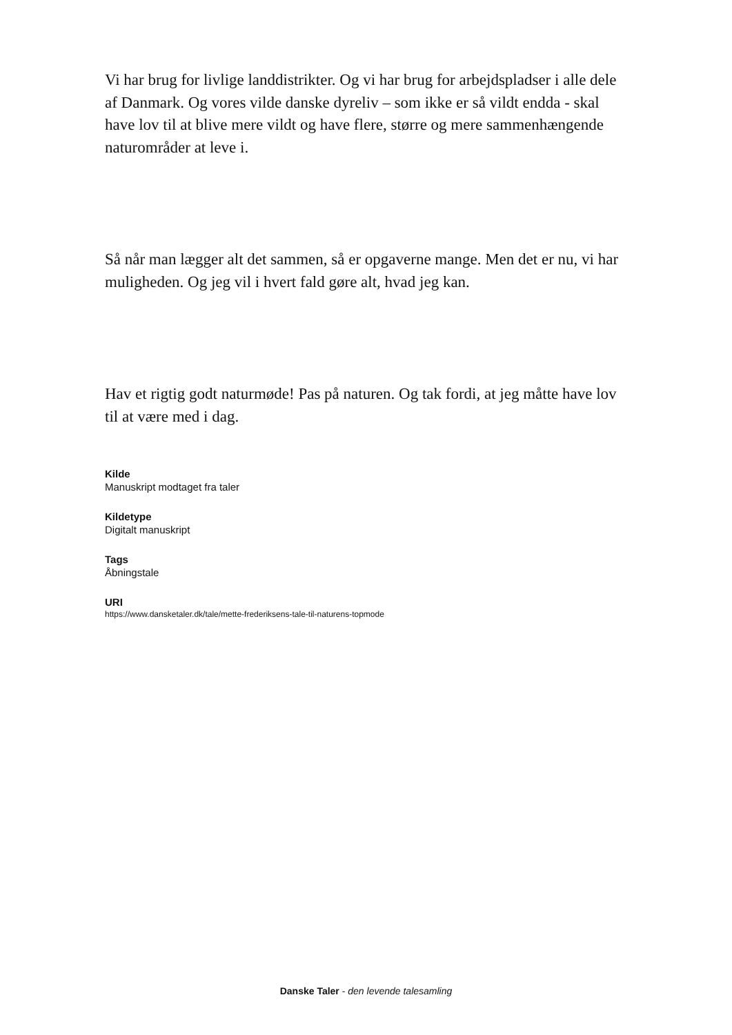Vi har brug for livlige landdistrikter. Og vi har brug for arbejdspladser i alle dele af Danmark. Og vores vilde danske dyreliv – som ikke er så vildt endda - skal have lov til at blive mere vildt og have flere, større og mere sammenhængende naturområder at leve i.
Så når man lægger alt det sammen, så er opgaverne mange. Men det er nu, vi har muligheden. Og jeg vil i hvert fald gøre alt, hvad jeg kan.
Hav et rigtig godt naturmøde! Pas på naturen. Og tak fordi, at jeg måtte have lov til at være med i dag.
Kilde
Manuskript modtaget fra taler
Kildetype
Digitalt manuskript
Tags
Åbningstale
URI
https://www.dansketaler.dk/tale/mette-frederiksens-tale-til-naturens-topmode
Danske Taler - den levende talesamling